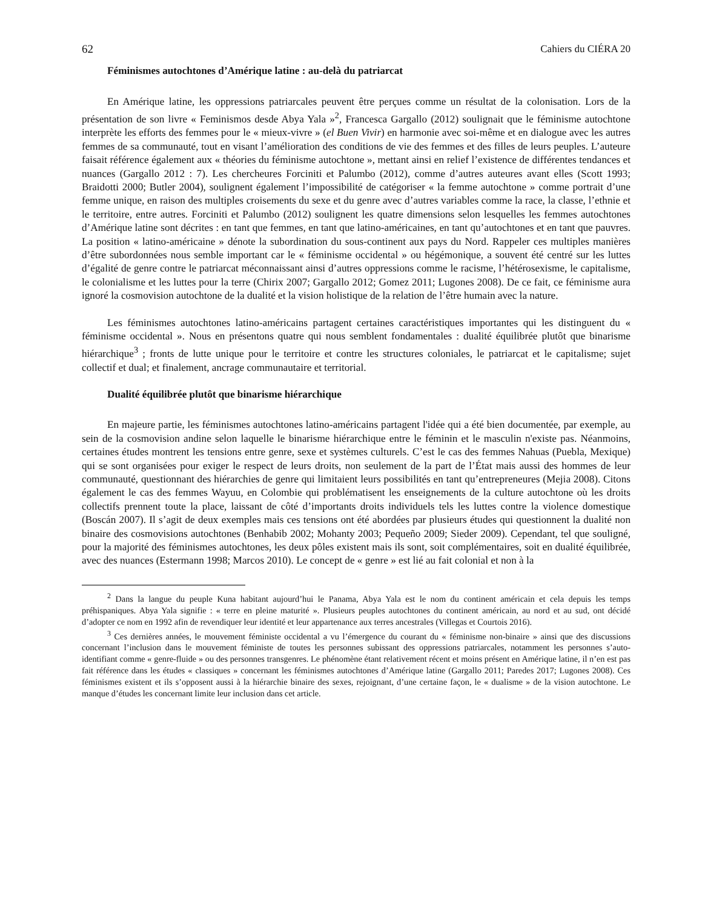62 Cahiers du CIÉRA 20
Féminismes autochtones d’Amérique latine : au-delà du patriarcat
En Amérique latine, les oppressions patriarcales peuvent être perçues comme un résultat de la colonisation. Lors de la présentation de son livre « Feminismos desde Abya Yala »<sup>2</sup>, Francesca Gargallo (2012) soulignait que le féminisme autochtone interprète les efforts des femmes pour le « mieux-vivre » (el Buen Vivir) en harmonie avec soi-même et en dialogue avec les autres femmes de sa communauté, tout en visant l’amélioration des conditions de vie des femmes et des filles de leurs peuples. L’auteure faisait référence également aux « théories du féminisme autochtone », mettant ainsi en relief l’existence de différentes tendances et nuances (Gargallo 2012 : 7). Les chercheures Forciniti et Palumbo (2012), comme d’autres auteures avant elles (Scott 1993; Braidotti 2000; Butler 2004), soulignent également l’impossibilité de catégoriser « la femme autochtone » comme portrait d’une femme unique, en raison des multiples croisements du sexe et du genre avec d’autres variables comme la race, la classe, l’ethnie et le territoire, entre autres. Forciniti et Palumbo (2012) soulignent les quatre dimensions selon lesquelles les femmes autochtones d’Amérique latine sont décrites : en tant que femmes, en tant que latino-américaines, en tant qu’autochtones et en tant que pauvres. La position « latino-américaine » dénote la subordination du sous-continent aux pays du Nord. Rappeler ces multiples manières d’être subordonnées nous semble important car le « féminisme occidental » ou hégémonique, a souvent été centré sur les luttes d’égalité de genre contre le patriarcat méconnaissant ainsi d’autres oppressions comme le racisme, l’hétérosexisme, le capitalisme, le colonialisme et les luttes pour la terre (Chirix 2007; Gargallo 2012; Gomez 2011; Lugones 2008). De ce fait, ce féminisme aura ignoré la cosmovision autochtone de la dualité et la vision holistique de la relation de l’être humain avec la nature.
Les féminismes autochtones latino-américains partagent certaines caractéristiques importantes qui les distinguent du « féminisme occidental ». Nous en présentons quatre qui nous semblent fondamentales : dualité équilibrée plutôt que binarisme hiérarchique<sup>3</sup> ; fronts de lutte unique pour le territoire et contre les structures coloniales, le patriarcat et le capitalisme; sujet collectif et dual; et finalement, ancrage communautaire et territorial.
Dualité équilibrée plutôt que binarisme hiérarchique
En majeure partie, les féminismes autochtones latino-américains partagent l'idée qui a été bien documentée, par exemple, au sein de la cosmovision andine selon laquelle le binarisme hiérarchique entre le féminin et le masculin n'existe pas. Néanmoins, certaines études montrent les tensions entre genre, sexe et systèmes culturels. C’est le cas des femmes Nahuas (Puebla, Mexique) qui se sont organisées pour exiger le respect de leurs droits, non seulement de la part de l’État mais aussi des hommes de leur communauté, questionnant des hiérarchies de genre qui limitaient leurs possibilités en tant qu’entrepreneures (Mejia 2008). Citons également le cas des femmes Wayuu, en Colombie qui problématisent les enseignements de la culture autochtone où les droits collectifs prennent toute la place, laissant de côté d’importants droits individuels tels les luttes contre la violence domestique (Boscán 2007). Il s’agit de deux exemples mais ces tensions ont été abordées par plusieurs études qui questionnent la dualité non binaire des cosmovisions autochtones (Benhabib 2002; Mohanty 2003; Pequeño 2009; Sieder 2009). Cependant, tel que souligné, pour la majorité des féminismes autochtones, les deux pôles existent mais ils sont, soit complémentaires, soit en dualité équilibrée, avec des nuances (Estermann 1998; Marcos 2010). Le concept de « genre » est lié au fait colonial et non à la
<sup>2</sup> Dans la langue du peuple Kuna habitant aujourd’hui le Panama, Abya Yala est le nom du continent américain et cela depuis les temps préhispaniques. Abya Yala signifie : « terre en pleine maturité ». Plusieurs peuples autochtones du continent américain, au nord et au sud, ont décidé d’adopter ce nom en 1992 afin de revendiquer leur identité et leur appartenance aux terres ancestrales (Villegas et Courtois 2016).
<sup>3</sup> Ces dernières années, le mouvement féministe occidental a vu l’émergence du courant du « féminisme non-binaire » ainsi que des discussions concernant l’inclusion dans le mouvement féministe de toutes les personnes subissant des oppressions patriarcales, notamment les personnes s’auto-identifiant comme « genre-fluide » ou des personnes transgenres. Le phénomène étant relativement récent et moins présent en Amérique latine, il n’en est pas fait référence dans les études « classiques » concernant les féminismes autochtones d’Amérique latine (Gargallo 2011; Paredes 2017; Lugones 2008). Ces féminismes existent et ils s’opposent aussi à la hiérarchie binaire des sexes, rejoignant, d’une certaine façon, le « dualisme » de la vision autochtone. Le manque d’études les concernant limite leur inclusion dans cet article.